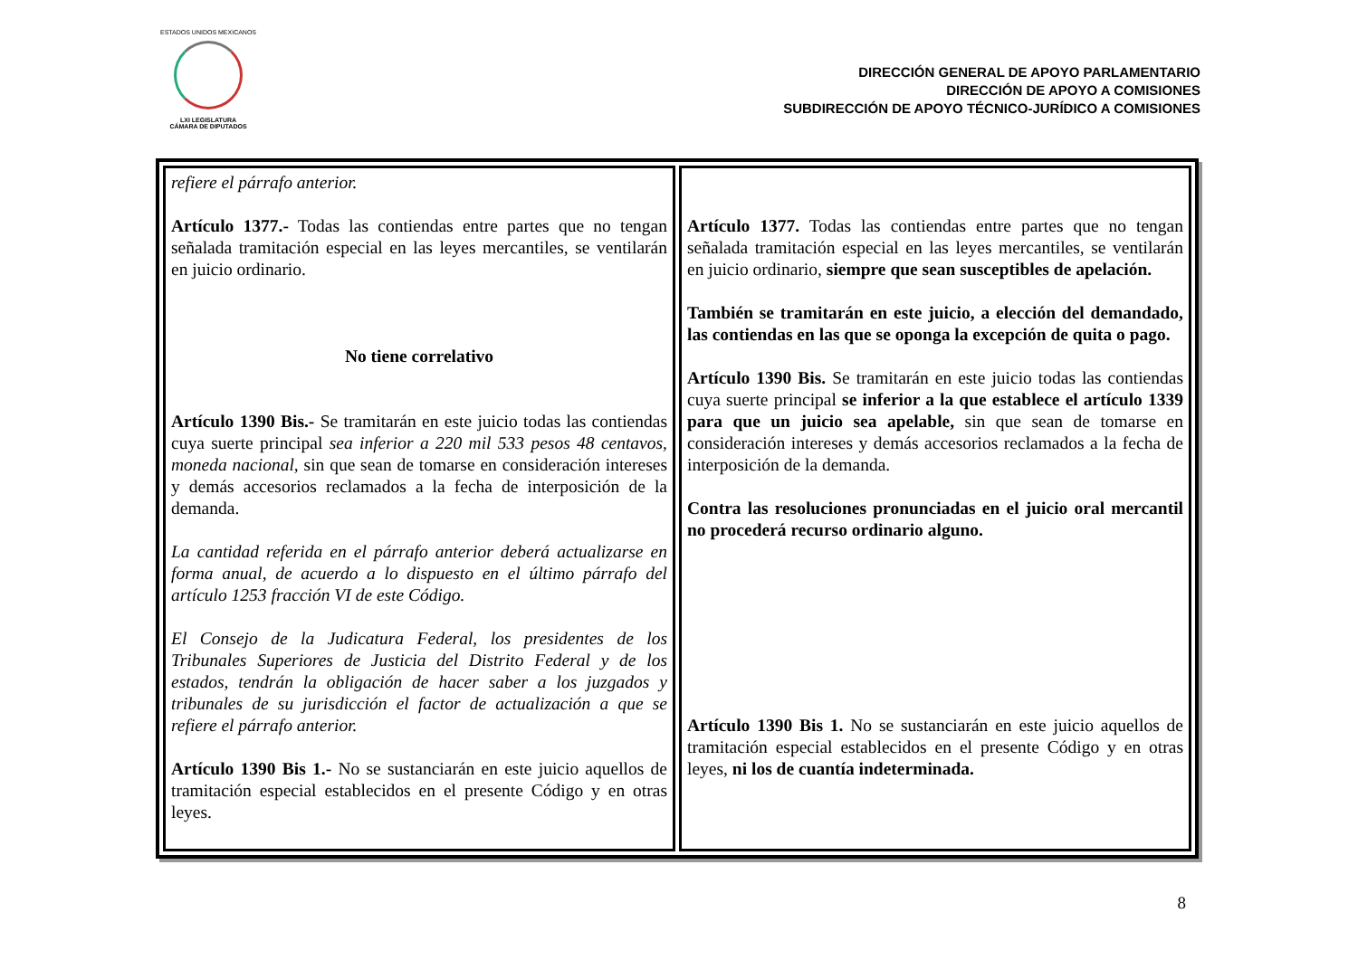ESTADOS UNIDOS MEXICANOS
LXI LEGISLATURA
CÁMARA DE DIPUTADOS
DIRECCIÓN GENERAL DE APOYO PARLAMENTARIO
DIRECCIÓN DE APOYO A COMISIONES
SUBDIRECCIÓN DE APOYO TÉCNICO-JURÍDICO A COMISIONES
| refiere el párrafo anterior. Artículo 1377.- Todas las contiendas entre partes que no tengan señalada tramitación especial en las leyes mercantiles, se ventilarán en juicio ordinario. No tiene correlativo Artículo 1390 Bis.- Se tramitarán en este juicio todas las contiendas cuya suerte principal sea inferior a 220 mil 533 pesos 48 centavos, moneda nacional, sin que sean de tomarse en consideración intereses y demás accesorios reclamados a la fecha de interposición de la demanda. La cantidad referida en el párrafo anterior deberá actualizarse en forma anual, de acuerdo a lo dispuesto en el último párrafo del artículo 1253 fracción VI de este Código. El Consejo de la Judicatura Federal, los presidentes de los Tribunales Superiores de Justicia del Distrito Federal y de los estados, tendrán la obligación de hacer saber a los juzgados y tribunales de su jurisdicción el factor de actualización a que se refiere el párrafo anterior. Artículo 1390 Bis 1.- No se sustanciarán en este juicio aquellos de tramitación especial establecidos en el presente Código y en otras leyes. | Artículo 1377. Todas las contiendas entre partes que no tengan señalada tramitación especial en las leyes mercantiles, se ventilarán en juicio ordinario, siempre que sean susceptibles de apelación. También se tramitarán en este juicio, a elección del demandado, las contiendas en las que se oponga la excepción de quita o pago. Artículo 1390 Bis. Se tramitarán en este juicio todas las contiendas cuya suerte principal se inferior a la que establece el artículo 1339 para que un juicio sea apelable, sin que sean de tomarse en consideración intereses y demás accesorios reclamados a la fecha de interposición de la demanda. Contra las resoluciones pronunciadas en el juicio oral mercantil no procederá recurso ordinario alguno. Artículo 1390 Bis 1. No se sustanciarán en este juicio aquellos de tramitación especial establecidos en el presente Código y en otras leyes, ni los de cuantía indeterminada. |
8